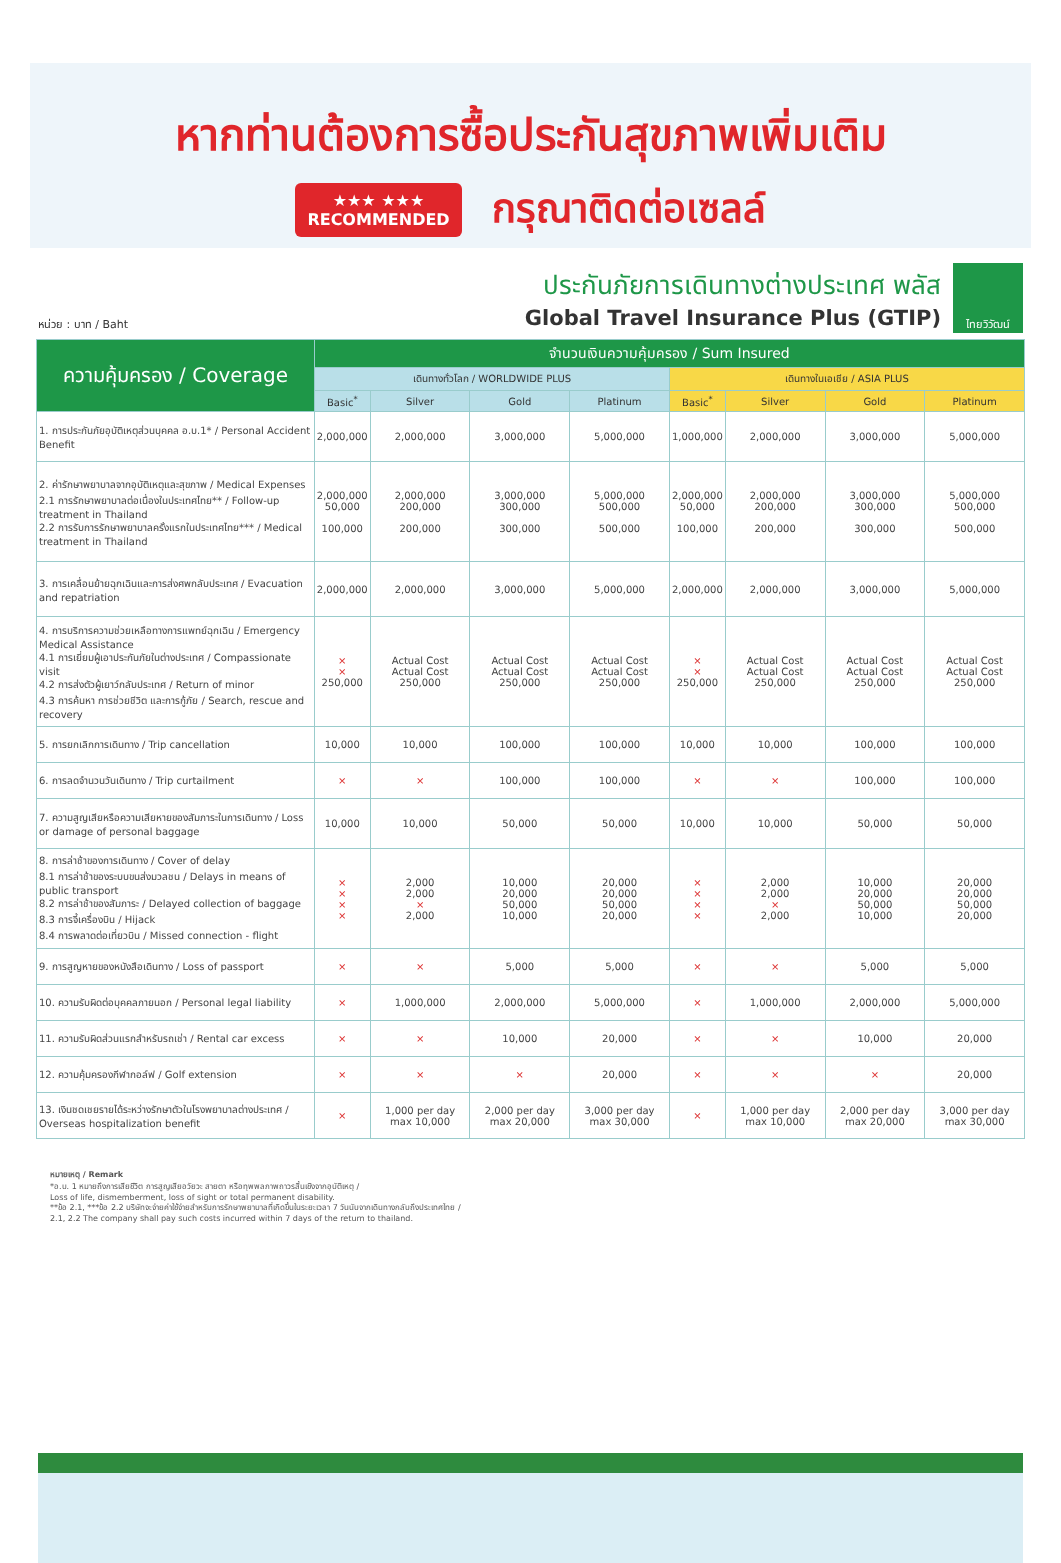หากท่านต้องการซื้อประกันสุขภาพเพิ่มเติม
★★★ ★★★
RECOMMENDED
กรุณาติดต่อเซลล์
หน่วย : บาท / Baht
ประกันภัยการเดินทางต่างประเทศ พลัส
Global Travel Insurance Plus (GTIP)
ไทยวิวัฒน์
| ความคุ้มครอง / Coverage | จำนวนเงินความคุ้มครอง / Sum Insured | | | | | | | |
| --- | --- | --- | --- | --- | --- | --- | --- | --- |
| | เดินทางทั่วโลก / WORLDWIDE PLUS | | | | เดินทางในเอเชีย / ASIA PLUS | | | |
| | Basic<sup>*</sup> | Silver | Gold | Platinum | Basic<sup>*</sup> | Silver | Gold | Platinum |
| 1. การประกันภัยอุบัติเหตุส่วนบุคคล อ.บ.1* / Personal Accident Benefit | 2,000,000 | 2,000,000 | 3,000,000 | 5,000,000 | 1,000,000 | 2,000,000 | 3,000,000 | 5,000,000 |
| 2. ค่ารักษาพยาบาลจากอุบัติเหตุและสุขภาพ / Medical Expenses 2.1 การรักษาพยาบาลต่อเนื่องในประเทศไทย** / Follow-up treatment in Thailand 2.2 การรับการรักษาพยาบาลครั้งแรกในประเทศไทย*** / Medical treatment in Thailand | 2,000,000 50,000 100,000 | 2,000,000 200,000 200,000 | 3,000,000 300,000 300,000 | 5,000,000 500,000 500,000 | 2,000,000 50,000 100,000 | 2,000,000 200,000 200,000 | 3,000,000 300,000 300,000 | 5,000,000 500,000 500,000 |
| 3. การเคลื่อนย้ายฉุกเฉินและการส่งศพกลับประเทศ / Evacuation and repatriation | 2,000,000 | 2,000,000 | 3,000,000 | 5,000,000 | 2,000,000 | 2,000,000 | 3,000,000 | 5,000,000 |
| 4. การบริการความช่วยเหลือทางการแพทย์ฉุกเฉิน / Emergency Medical Assistance 4.1 การเยี่ยมผู้เอาประกันภัยในต่างประเทศ / Compassionate visit 4.2 การส่งตัวผู้เยาว์กลับประเทศ / Return of minor 4.3 การค้นหา การช่วยชีวิต และการกู้ภัย / Search, rescue and recovery | × × 250,000 | Actual Cost Actual Cost 250,000 | Actual Cost Actual Cost 250,000 | Actual Cost Actual Cost 250,000 | × × 250,000 | Actual Cost Actual Cost 250,000 | Actual Cost Actual Cost 250,000 | Actual Cost Actual Cost 250,000 |
| 5. การยกเลิกการเดินทาง / Trip cancellation | 10,000 | 10,000 | 100,000 | 100,000 | 10,000 | 10,000 | 100,000 | 100,000 |
| 6. การลดจำนวนวันเดินทาง / Trip curtailment | × | × | 100,000 | 100,000 | × | × | 100,000 | 100,000 |
| 7. ความสูญเสียหรือความเสียหายของสัมภาระในการเดินทาง / Loss or damage of personal baggage | 10,000 | 10,000 | 50,000 | 50,000 | 10,000 | 10,000 | 50,000 | 50,000 |
| 8. การล่าช้าของการเดินทาง / Cover of delay 8.1 การล่าช้าของระบบขนส่งมวลชน / Delays in means of public transport 8.2 การล่าช้าของสัมภาระ / Delayed collection of baggage 8.3 การจี้เครื่องบิน / Hijack 8.4 การพลาดต่อเที่ยวบิน / Missed connection - flight | × × × × | 2,000 2,000 × 2,000 | 10,000 20,000 50,000 10,000 | 20,000 20,000 50,000 20,000 | × × × × | 2,000 2,000 × 2,000 | 10,000 20,000 50,000 10,000 | 20,000 20,000 50,000 20,000 |
| 9. การสูญหายของหนังสือเดินทาง / Loss of passport | × | × | 5,000 | 5,000 | × | × | 5,000 | 5,000 |
| 10. ความรับผิดต่อบุคคลภายนอก / Personal legal liability | × | 1,000,000 | 2,000,000 | 5,000,000 | × | 1,000,000 | 2,000,000 | 5,000,000 |
| 11. ความรับผิดส่วนแรกสำหรับรถเช่า / Rental car excess | × | × | 10,000 | 20,000 | × | × | 10,000 | 20,000 |
| 12. ความคุ้มครองกีฬากอล์ฟ / Golf extension | × | × | × | 20,000 | × | × | × | 20,000 |
| 13. เงินชดเชยรายได้ระหว่างรักษาตัวในโรงพยาบาลต่างประเทศ / Overseas hospitalization benefit | × | 1,000 per day max 10,000 | 2,000 per day max 20,000 | 3,000 per day max 30,000 | × | 1,000 per day max 10,000 | 2,000 per day max 20,000 | 3,000 per day max 30,000 |
หมายเหตุ / Remark
*อ.บ. 1 หมายถึงการเสียชีวิต การสูญเสียอวัยวะ สายตา หรือทุพพลภาพถาวรสิ้นเชิงจากอุบัติเหตุ /
Loss of life, dismemberment, loss of sight or total permanent disability.
**ข้อ 2.1, ***ข้อ 2.2 บริษัทจะจ่ายค่าใช้จ่ายสำหรับการรักษาพยาบาลที่เกิดขึ้นในระยะเวลา 7 วันนับจากเดินทางกลับถึงประเทศไทย /
2.1, 2.2 The company shall pay such costs incurred within 7 days of the return to thailand.